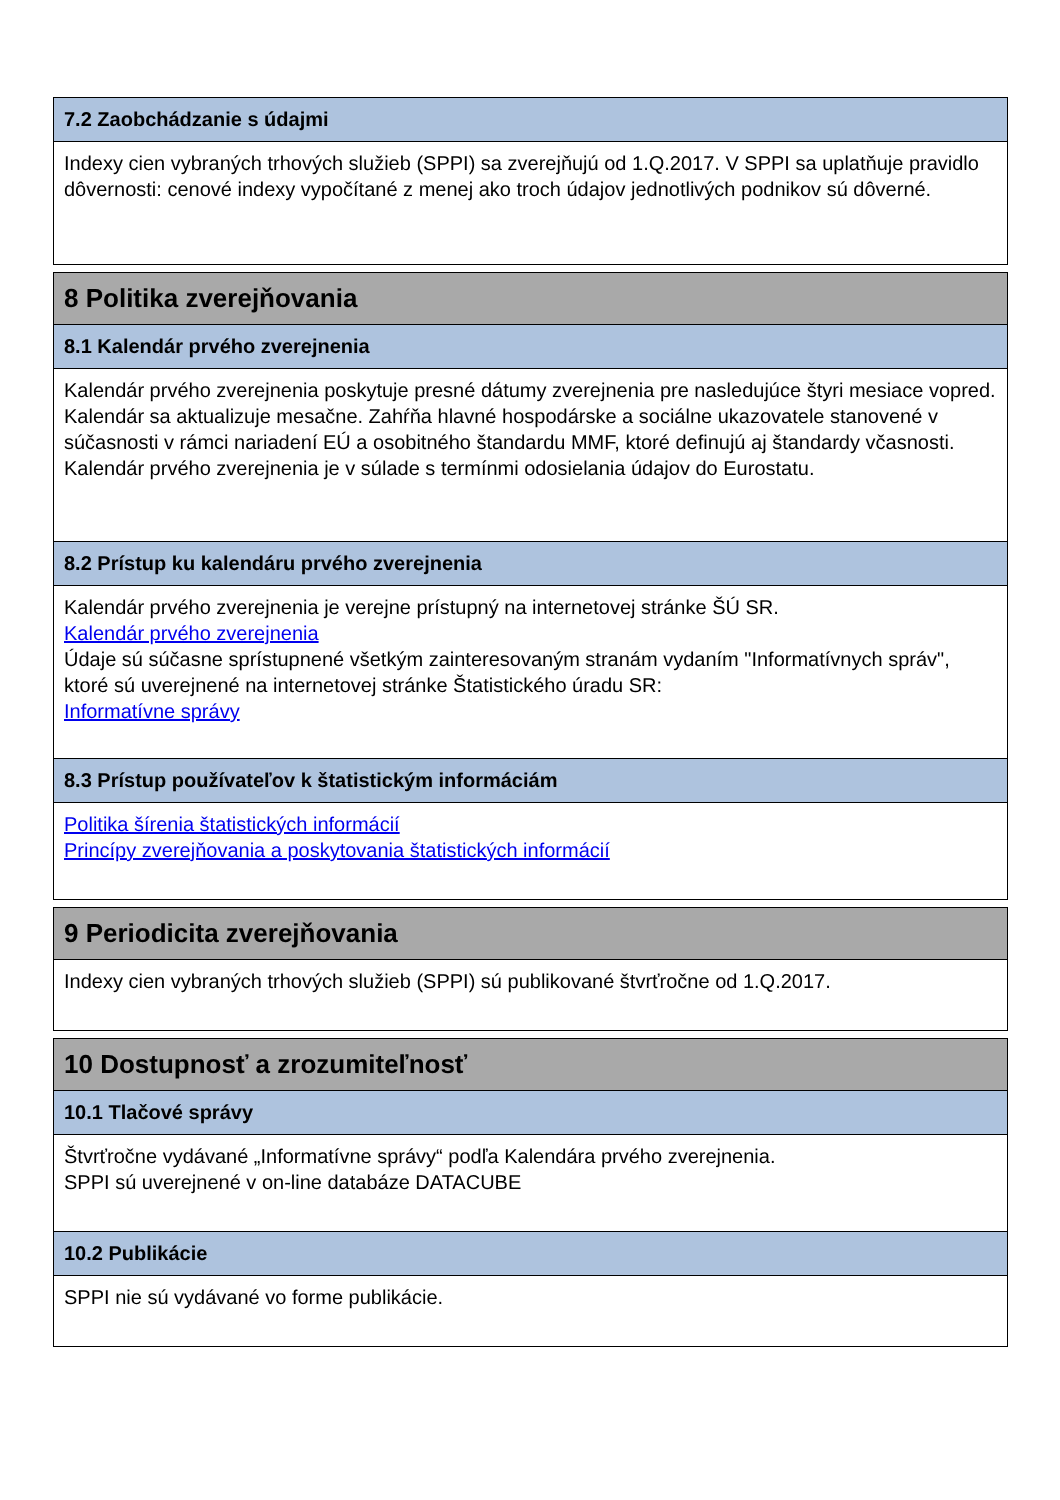7.2 Zaobchádzanie s údajmi
Indexy cien vybraných trhových služieb (SPPI) sa zverejňujú od 1.Q.2017. V SPPI sa uplatňuje pravidlo dôvernosti: cenové indexy vypočítané z menej ako troch údajov jednotlivých podnikov sú dôverné.
8 Politika zverejňovania
8.1 Kalendár prvého zverejnenia
Kalendár prvého zverejnenia poskytuje presné dátumy zverejnenia pre nasledujúce štyri mesiace vopred. Kalendár sa aktualizuje mesačne. Zahŕňa hlavné hospodárske a sociálne ukazovatele stanovené v súčasnosti v rámci nariadení EÚ a osobitného štandardu MMF, ktoré definujú aj štandardy včasnosti. Kalendár prvého zverejnenia je v súlade s termínmi odosielania údajov do Eurostatu.
8.2 Prístup ku kalendáru prvého zverejnenia
Kalendár prvého zverejnenia je verejne prístupný na internetovej stránke ŠÚ SR.
Kalendár prvého zverejnenia
Údaje sú súčasne sprístupnené všetkým zainteresovaným stranám vydaním "Informatívnych správ", ktoré sú uverejnené na internetovej stránke Štatistického úradu SR:
Informatívne správy
8.3 Prístup používateľov k štatistickým informáciám
Politika šírenia štatistických informácií
Princípy zverejňovania a poskytovania štatistických informácií
9 Periodicita zverejňovania
Indexy cien vybraných trhových služieb (SPPI) sú publikované štvrťročne od 1.Q.2017.
10 Dostupnosť a zrozumiteľnosť
10.1 Tlačové správy
Štvrťročne vydávané „Informatívne správy“ podľa Kalendára prvého zverejnenia.
SPPI sú uverejnené v on-line databáze DATACUBE
10.2 Publikácie
SPPI nie sú vydávané vo forme publikácie.